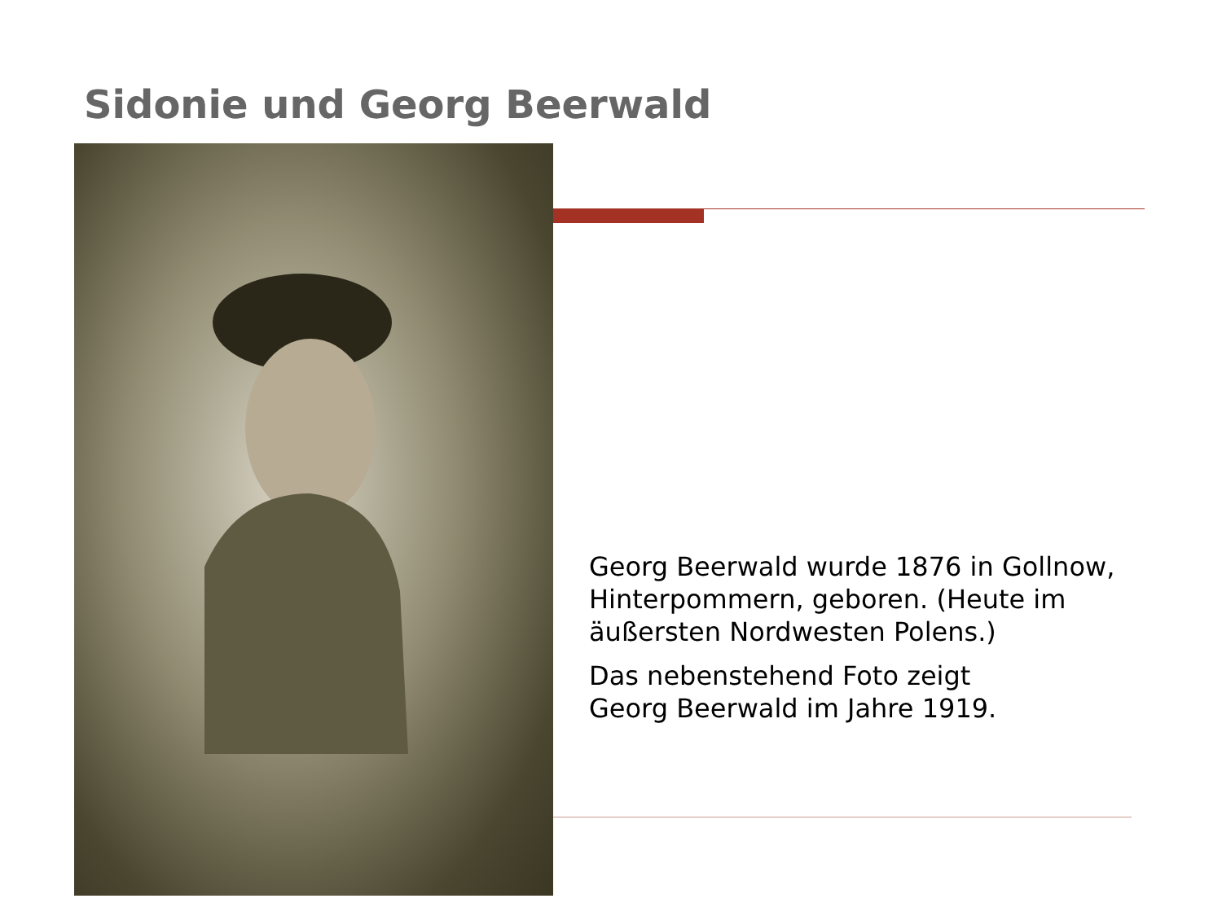Sidonie und Georg Beerwald
Georg Beerwald wurde 1876 in Gollnow, Hinterpommern, geboren. (Heute im äußersten Nordwesten Polens.)
Das nebenstehend Foto zeigt
Georg Beerwald im Jahre 1919.